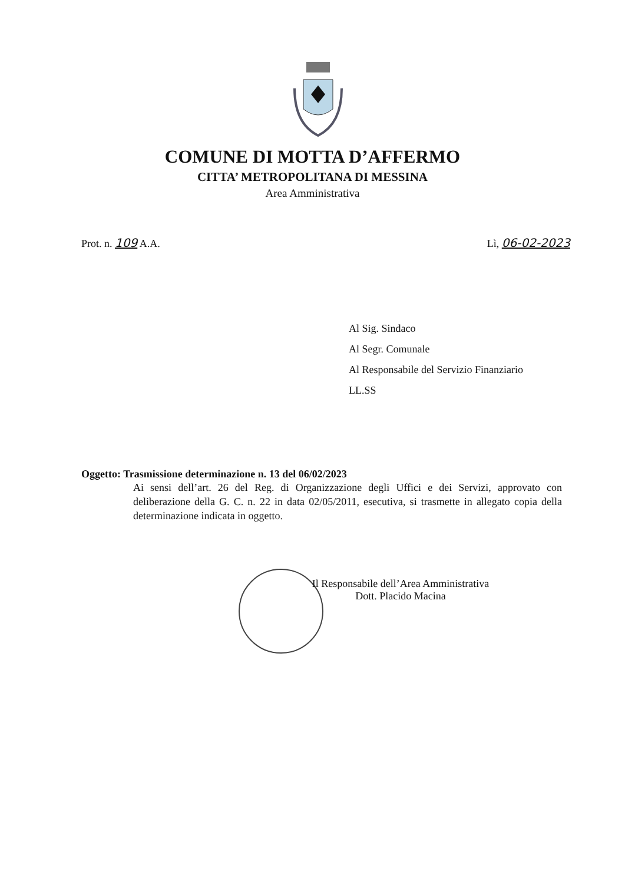COMUNE DI MOTTA D’AFFERMO
CITTA’ METROPOLITANA DI MESSINA
Area Amministrativa
Prot. n. 109 A.A. Lì, 06-02-2023
Al Sig. Sindaco
Al Segr. Comunale
Al Responsabile del Servizio Finanziario
LL.SS
Oggetto: Trasmissione determinazione n. 13 del 06/02/2023
Ai sensi dell’art. 26 del Reg. di Organizzazione degli Uffici e dei Servizi, approvato con deliberazione della G. C. n. 22 in data 02/05/2011, esecutiva, si trasmette in allegato copia della determinazione indicata in oggetto.
Il Responsabile dell’Area Amministrativa
Dott. Placido Macina